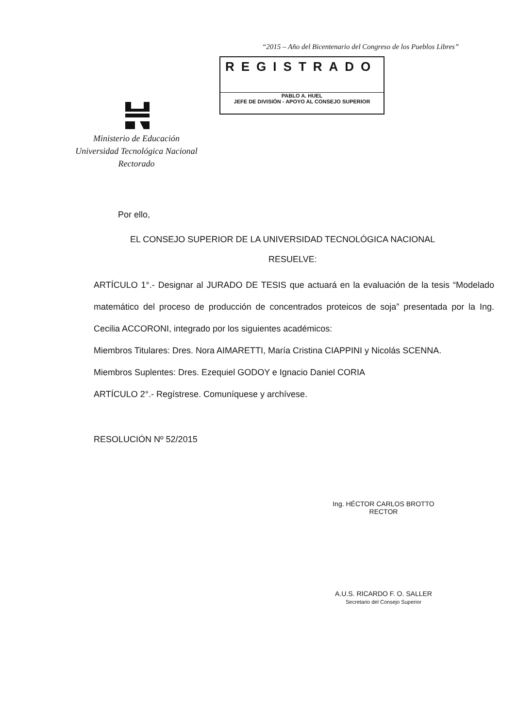“2015 – Año del Bicentenario del Congreso de los Pueblos Libres”
REGISTRADO
PABLO A. HUEL
JEFE DE DIVISIÓN - APOYO AL CONSEJO SUPERIOR
Ministerio de Educación
Universidad Tecnológica Nacional
Rectorado
Por ello,
EL CONSEJO SUPERIOR DE LA UNIVERSIDAD TECNOLÓGICA NACIONAL
RESUELVE:
ARTÍCULO 1°.- Designar al JURADO DE TESIS que actuará en la evaluación de la tesis “Modelado matemático del proceso de producción de concentrados proteicos de soja” presentada por la Ing. Cecilia ACCORONI, integrado por los siguientes académicos:
Miembros Titulares: Dres. Nora AIMARETTI, María Cristina CIAPPINI y Nicolás SCENNA.
Miembros Suplentes: Dres. Ezequiel GODOY e Ignacio Daniel CORIA
ARTÍCULO 2°.- Regístrese. Comuníquese y archívese.
RESOLUCIÓN Nº 52/2015
Ing. HÉCTOR CARLOS BROTTO
RECTOR
A.U.S. RICARDO F. O. SALLER
Secretario del Consejo Superior